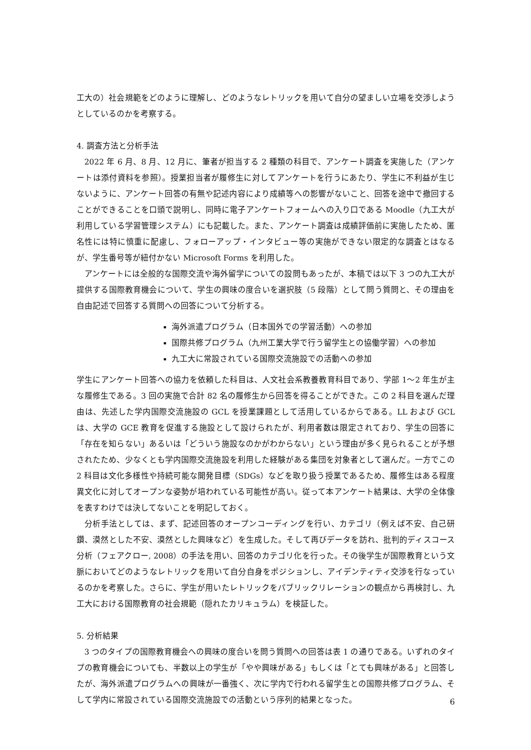工大の）社会規範をどのように理解し、どのようなレトリックを用いて自分の望ましい立場を交渉しようとしているのかを考察する。
4. 調査方法と分析手法
2022 年 6 月、8 月、12 月に、筆者が担当する 2 種類の科目で、アンケート調査を実施した（アンケートは添付資料を参照）。授業担当者が履修生に対してアンケートを行うにあたり、学生に不利益が生じないように、アンケート回答の有無や記述内容により成績等への影響がないこと、回答を途中で撤回することができることを口頭で説明し、同時に電子アンケートフォームへの入り口である Moodle（九工大が利用している学習管理システム）にも記載した。また、アンケート調査は成績評価前に実施したため、匿名性には特に慎重に配慮し、フォローアップ・インタビュー等の実施ができない限定的な調査とはなるが、学生番号等が紐付かない Microsoft Forms を利用した。
アンケートには全般的な国際交流や海外留学についての設問もあったが、本稿では以下 3 つの九工大が提供する国際教育機会について、学生の興味の度合いを選択肢（5 段階）として問う質問と、その理由を自由記述で回答する質問への回答について分析する。
海外派遣プログラム（日本国外での学習活動）への参加
国際共修プログラム（九州工業大学で行う留学生との協働学習）への参加
九工大に常設されている国際交流施設での活動への参加
学生にアンケート回答への協力を依頼した科目は、人文社会系教養教育科目であり、学部 1〜2 年生が主な履修生である。3 回の実施で合計 82 名の履修生から回答を得ることができた。この 2 科目を選んだ理由は、先述した学内国際交流施設の GCL を授業課題として活用しているからである。LL および GCL は、大学の GCE 教育を促進する施設として設けられたが、利用者数は限定されており、学生の回答に「存在を知らない」あるいは「どういう施設なのかがわからない」という理由が多く見られることが予想されたため、少なくとも学内国際交流施設を利用した経験がある集団を対象者として選んだ。一方でこの 2 科目は文化多様性や持続可能な開発目標（SDGs）などを取り扱う授業であるため、履修生はある程度異文化に対してオープンな姿勢が培われている可能性が高い。従って本アンケート結果は、大学の全体像を表すわけでは決してないことを明記しておく。
分析手法としては、まず、記述回答のオープンコーディングを行い、カテゴリ（例えば不安、自己研鑽、漠然とした不安、漠然とした興味など）を生成した。そして再びデータを訪れ、批判的ディスコース分析（フェアクロー, 2008）の手法を用い、回答のカテゴリ化を行った。その後学生が国際教育という文脈においてどのようなレトリックを用いて自分自身をポジションし、アイデンティティ交渉を行なっているのかを考察した。さらに、学生が用いたレトリックをパブリックリレーションの観点から再検討し、九工大における国際教育の社会規範（隠れたカリキュラム）を検証した。
5. 分析結果
3 つのタイプの国際教育機会への興味の度合いを問う質問への回答は表 1 の通りである。いずれのタイプの教育機会についても、半数以上の学生が「やや興味がある」もしくは「とても興味がある」と回答したが、海外派遣プログラムへの興味が一番強く、次に学内で行われる留学生との国際共修プログラム、そして学内に常設されている国際交流施設での活動という序列的結果となった。
6